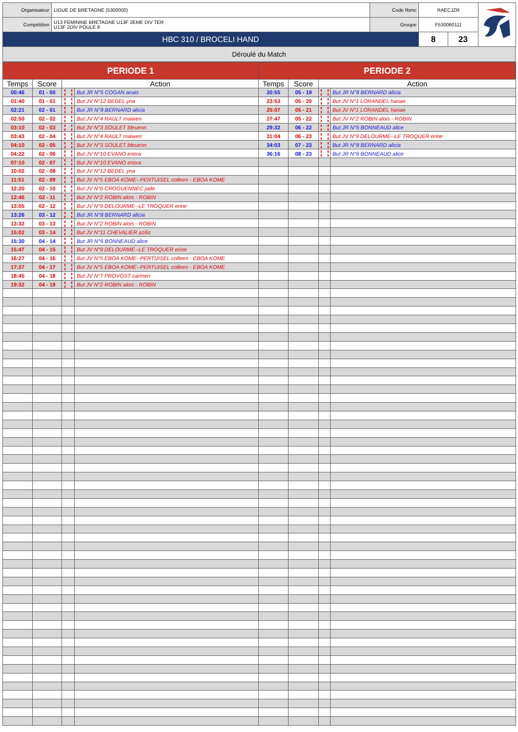| Organisateur | LIGUE DE BRETAGNE (5300000) | Code Renc | RAECJZR | | |
| Compétition | U13 FEMININE BRETAGNE U13F 2EME DIV TER U13F 2DIV POULE 8 | Groupe | F530060111 | | |
| HBC 310 / BROCELI HAND | | | 8 | 23 | |
Déroulé du Match
| PERIODE 1 | | | | PERIODE 2 | | | |
| --- | --- | --- | --- | --- | --- | --- | --- |
| Temps | Score | Action | | Temps | Score | Action | |
| 00:46 | 01 - 00 | | But JR N°5 COGAN anais | 20:55 | 05 - 19 | | But JR N°8 BERNARD alicia |
| 01:40 | 01 - 01 | | But JV N°12 BEDEL yna | 23:53 | 05 - 20 | | But JV N°1 LORANDEL hanae |
| 02:21 | 02 - 01 | | But JR N°8 BERNARD alicia | 25:07 | 05 - 21 | | But JV N°1 LORANDEL hanae |
| 02:50 | 02 - 02 | | But JV N°4 RAULT maiwen | 27:47 | 05 - 22 | | But JV N°2 ROBIN alois - ROBIN |
| 03:10 | 02 - 03 | | But JV N°3 SOULET bleuenn | 29:32 | 06 - 22 | | But JR N°6 BONNEAUD alice |
| 03:43 | 02 - 04 | | But JV N°4 RAULT maiwen | 31:04 | 06 - 23 | | But JV N°9 DELOURME--LE TROQUER erine |
| 04:10 | 02 - 05 | | But JV N°3 SOULET bleuenn | 34:03 | 07 - 23 | | But JR N°8 BERNARD alicia |
| 04:22 | 02 - 06 | | But JV N°10 EVANO enora | 36:16 | 08 - 23 | | But JR N°6 BONNEAUD alice |
| 07:10 | 02 - 07 | | But JV N°10 EVANO enora | | | | |
| 10:02 | 02 - 08 | | But JV N°12 BEDEL yna | | | | |
| 11:51 | 02 - 09 | | But JV N°5 EBOA KOME--PERTUISEL colleen - EBOA KOME | | | | |
| 12:20 | 02 - 10 | | But JV N°6 CROGUENNEC jade | | | | |
| 12:46 | 02 - 11 | | But JV N°2 ROBIN alois - ROBIN | | | | |
| 13:05 | 02 - 12 | | But JV N°9 DELOURME--LE TROQUER erine | | | | |
| 13:26 | 03 - 12 | | But JR N°8 BERNARD alicia | | | | |
| 13:32 | 03 - 13 | | But JV N°2 ROBIN alois - ROBIN | | | | |
| 15:02 | 03 - 14 | | But JV N°11 CHEVALIER aziliz | | | | |
| 15:30 | 04 - 14 | | But JR N°6 BONNEAUD alice | | | | |
| 15:47 | 04 - 15 | | But JV N°9 DELOURME--LE TROQUER erine | | | | |
| 16:27 | 04 - 16 | | But JV N°5 EBOA KOME--PERTUISEL colleen - EBOA KOME | | | | |
| 17:37 | 04 - 17 | | But JV N°5 EBOA KOME--PERTUISEL colleen - EBOA KOME | | | | |
| 18:45 | 04 - 18 | | But JV N°7 PROVOST carmen | | | | |
| 19:32 | 04 - 19 | | But JV N°2 ROBIN alois - ROBIN | | | | |